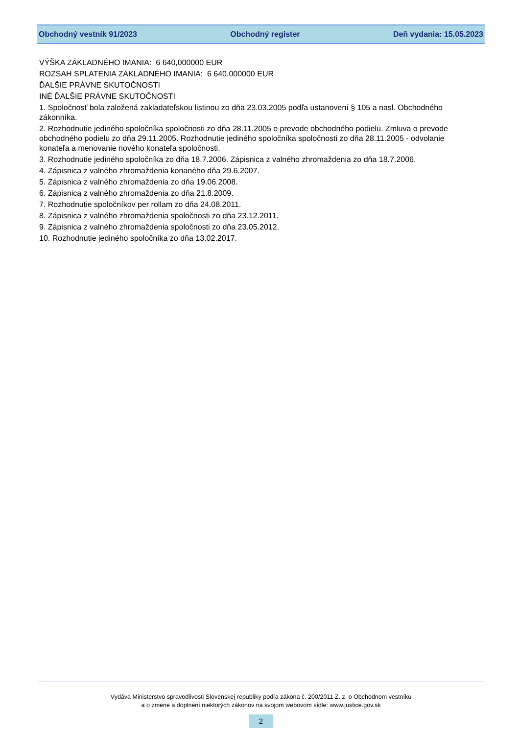Obchodný vestník 91/2023 Obchodný register Deň vydania: 15.05.2023
VÝŠKA ZÁKLADNÉHO IMANIA: 6 640,000000 EUR
ROZSAH SPLATENIA ZÁKLADNÉHO IMANIA: 6 640,000000 EUR
ĎALŠIE PRÁVNE SKUTOČNOSTI
INÉ ĎALŠIE PRÁVNE SKUTOČNOSTI
1. Spoločnosť bola založená zakladateľskou listinou zo dňa 23.03.2005 podľa ustanovení § 105 a nasl. Obchodného zákonníka.
2. Rozhodnutie jediného spoločníka spoločnosti zo dňa 28.11.2005 o prevode obchodného podielu. Zmluva o prevode obchodného podielu zo dňa 29.11.2005. Rozhodnutie jediného spoločníka spoločnosti zo dňa 28.11.2005 - odvolanie konateľa a menovanie nového konateľa spoločnosti.
3. Rozhodnutie jediného spoločníka zo dňa 18.7.2006. Zápisnica z valného zhromaždenia zo dňa 18.7.2006.
4. Zápisnica z valného zhromaždenia konaného dňa 29.6.2007.
5. Zápisnica z valného zhromaždenia zo dňa 19.06.2008.
6. Zápisnica z valného zhromaždenia zo dňa 21.8.2009.
7. Rozhodnutie spoločníkov per rollam zo dňa 24.08.2011.
8. Zápisnica z valného zhromaždenia spoločnosti zo dňa 23.12.2011.
9. Zápisnica z valného zhromaždenia spoločnosti zo dňa 23.05.2012.
10. Rozhodnutie jediného spoločníka zo dňa 13.02.2017.
Vydáva Ministerstvo spravodlivosti Slovenskej republiky podľa zákona č. 200/2011 Z. z. o Obchodnom vestníku
a o zmene a doplnení niektorých zákonov na svojom webovom sídle: www.justice.gov.sk
2